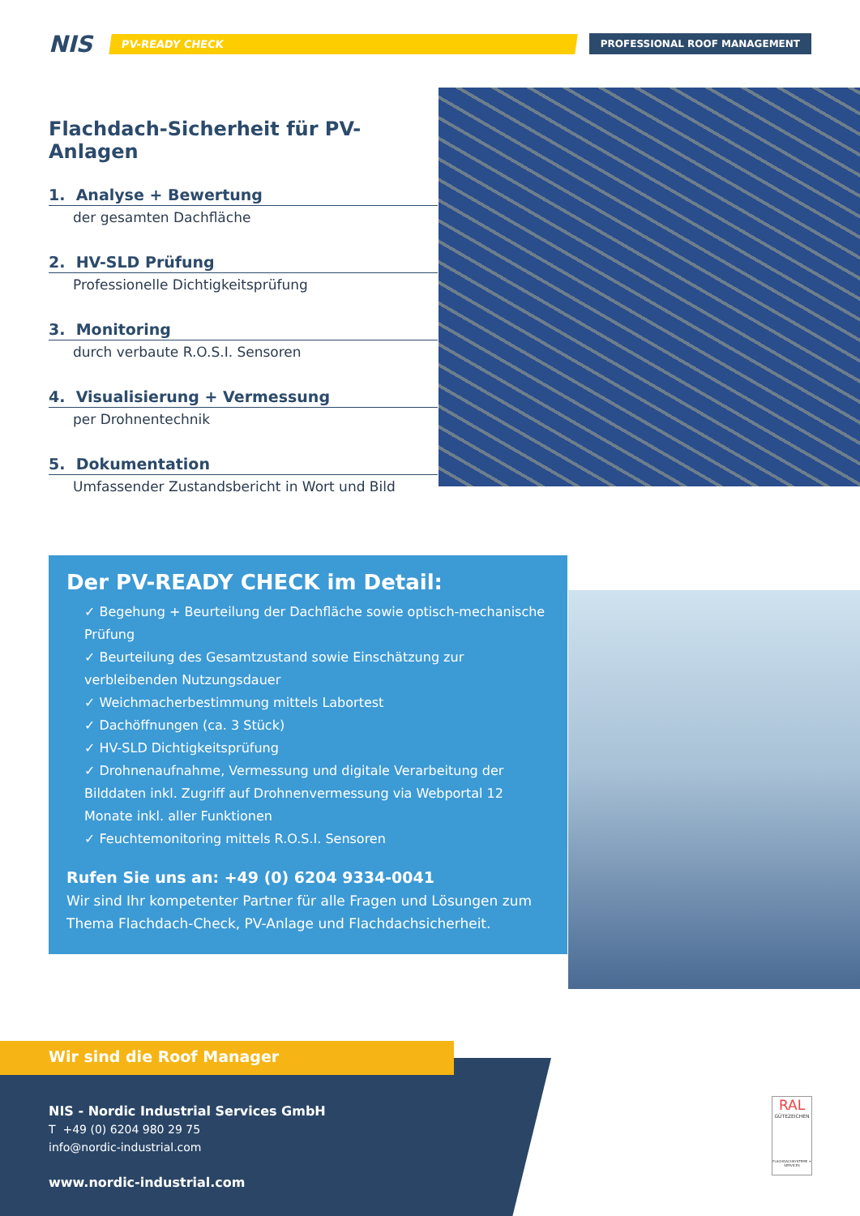NIS
PV-READY CHECK PROFESSIONAL ROOF MANAGEMENT
Flachdach-Sicherheit für PV-Anlagen
1. Analyse + Bewertung
der gesamten Dachfläche
2. HV-SLD Prüfung
Professionelle Dichtigkeitsprüfung
3. Monitoring
durch verbaute R.O.S.I. Sensoren
4. Visualisierung + Vermessung
per Drohnentechnik
5. Dokumentation
Umfassender Zustandsbericht in Wort und Bild
Der PV-READY CHECK im Detail:
✓ Begehung + Beurteilung der Dachfläche sowie optisch-mechanische Prüfung
✓ Beurteilung des Gesamtzustand sowie Einschätzung zur verbleibenden Nutzungsdauer
✓ Weichmacherbestimmung mittels Labortest
✓ Dachöffnungen (ca. 3 Stück)
✓ HV-SLD Dichtigkeitsprüfung
✓ Drohnenaufnahme, Vermessung und digitale Verarbeitung der Bilddaten inkl. Zugriff auf Drohnenvermessung via Webportal 12 Monate inkl. aller Funktionen
✓ Feuchtemonitoring mittels R.O.S.I. Sensoren
Rufen Sie uns an: +49 (0) 6204 9334-0041
Wir sind Ihr kompetenter Partner für alle Fragen und Lösungen zum Thema Flachdach-Check, PV-Anlage und Flachdachsicherheit.
Wir sind die Roof Manager
NIS - Nordic Industrial Services GmbH
T +49 (0) 6204 980 29 75
info@nordic-industrial.com
www.nordic-industrial.com
RAL
GÜTEZEICHEN
FLACHDACHSYSTEME + SERVICES